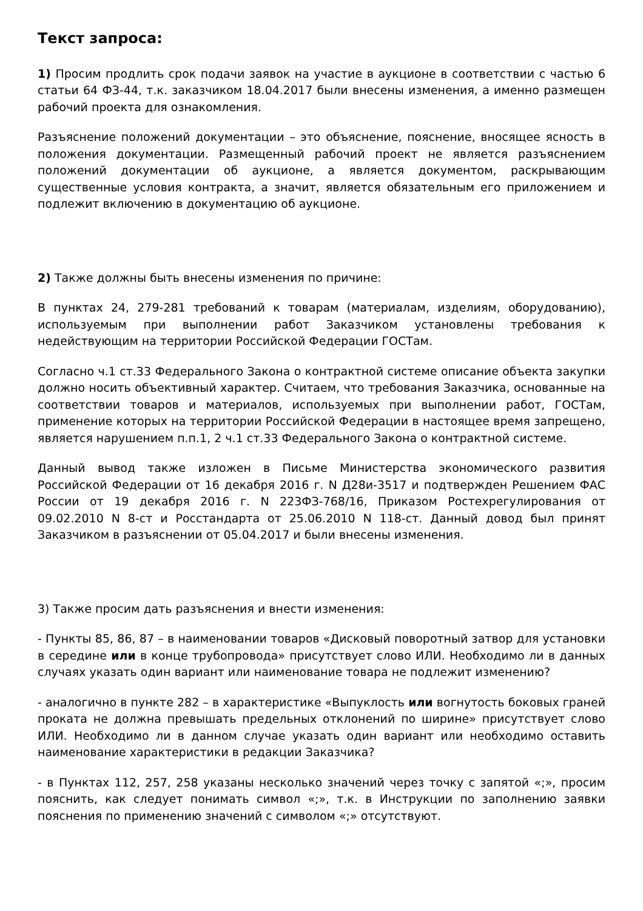Текст запроса:
1) Просим продлить срок подачи заявок на участие в аукционе в соответствии с частью 6 статьи 64 ФЗ-44, т.к. заказчиком 18.04.2017 были внесены изменения, а именно размещен рабочий проекта для ознакомления.
Разъяснение положений документации – это объяснение, пояснение, вносящее ясность в положения документации. Размещенный рабочий проект не является разъяснением положений документации об аукционе, а является документом, раскрывающим существенные условия контракта, а значит, является обязательным его приложением и подлежит включению в документацию об аукционе.
2) Также должны быть внесены изменения по причине:
В пунктах 24, 279-281 требований к товарам (материалам, изделиям, оборудованию), используемым при выполнении работ Заказчиком установлены требования к недействующим на территории Российской Федерации ГОСТам.
Согласно ч.1 ст.33 Федерального Закона о контрактной системе описание объекта закупки должно носить объективный характер. Считаем, что требования Заказчика, основанные на соответствии товаров и материалов, используемых при выполнении работ, ГОСТам, применение которых на территории Российской Федерации в настоящее время запрещено, является нарушением п.п.1, 2 ч.1 ст.33 Федерального Закона о контрактной системе.
Данный вывод также изложен в Письме Министерства экономического развития Российской Федерации от 16 декабря 2016 г. N Д28и-3517 и подтвержден Решением ФАС России от 19 декабря 2016 г. N 223ФЗ-768/16, Приказом Ростехрегулирования от 09.02.2010 N 8-ст и Росстандарта от 25.06.2010 N 118-ст. Данный довод был принят Заказчиком в разъяснении от 05.04.2017 и были внесены изменения.
3) Также просим дать разъяснения и внести изменения:
- Пункты 85, 86, 87 – в наименовании товаров «Дисковый поворотный затвор для установки в середине или в конце трубопровода» присутствует слово ИЛИ. Необходимо ли в данных случаях указать один вариант или наименование товара не подлежит изменению?
- аналогично в пункте 282 – в характеристике «Выпуклость или вогнутость боковых граней проката не должна превышать предельных отклонений по ширине» присутствует слово ИЛИ. Необходимо ли в данном случае указать один вариант или необходимо оставить наименование характеристики в редакции Заказчика?
- в Пунктах 112, 257, 258 указаны несколько значений через точку с запятой «;», просим пояснить, как следует понимать символ «;», т.к. в Инструкции по заполнению заявки пояснения по применению значений с символом «;» отсутствуют.